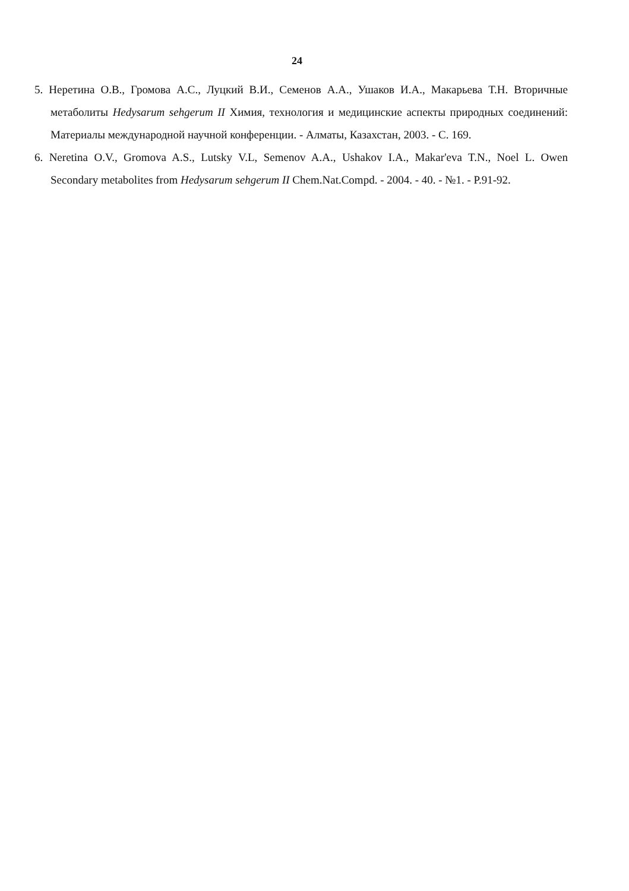24
5. Неретина О.В., Громова А.С., Луцкий В.И., Семенов А.А., Ушаков И.А., Макарьева Т.Н. Вторичные метаболиты Hedysarum sehgerum II Химия, технология и медицинские аспекты природных соединений: Материалы международной научной конференции. - Алматы, Казахстан, 2003. - С. 169.
6. Neretina O.V., Gromova A.S., Lutsky V.L, Semenov A.A., Ushakov I.A., Makar'eva T.N., Noel L. Owen Secondary metabolites from Hedysarum sehgerum II Chem.Nat.Compd. - 2004. - 40. - №1. - P.91-92.